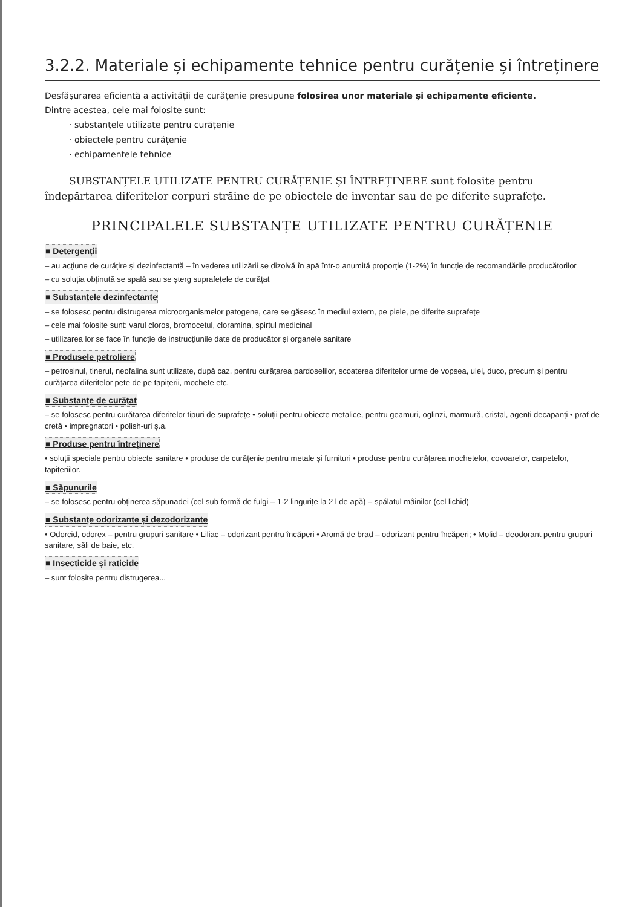3.2.2. Materiale și echipamente tehnice pentru curățenie și întreținere
Desfășurarea eficientă a activității de curățenie presupune folosirea unor materiale și echipamente eficiente.
Dintre acestea, cele mai folosite sunt:
· substanțele utilizate pentru curățenie
· obiectele pentru curățenie
· echipamentele tehnice
SUBSTANȚELE UTILIZATE PENTRU CURĂȚENIE ȘI ÎNTREȚINERE sunt folosite pentru îndepărtarea diferitelor corpuri străine de pe obiectele de inventar sau de pe diferite suprafețe.
PRINCIPALELE SUBSTANȚE UTILIZATE PENTRU CURĂȚENIE
■ Detergenții
– au acțiune de curățire și dezinfectantă – în vederea utilizării se dizolvă în apă într-o anumită proporție (1-2%) în funcție de recomandările producătorilor
– cu soluția obținută se spală sau se șterg suprafețele de curățat
■ Substanțele dezinfectante
– se folosesc pentru distrugerea microorganismelor patogene, care se găsesc în mediul extern, pe piele, pe diferite suprafețe
– cele mai folosite sunt: varul cloros, bromocetul, cloramina, spirtul medicinal
– utilizarea lor se face în funcție de instrucțiunile date de producător și organele sanitare
■ Produsele petroliere
– petrosinul, tinerul, neofalina sunt utilizate, după caz, pentru curățarea pardoselilor, scoaterea diferitelor urme de vopsea, ulei, duco, precum și pentru curățarea diferitelor pete de pe tapițerii, mochete etc.
■ Substanțe de curățat
– se folosesc pentru curățarea diferitelor tipuri de suprafețe • soluții pentru obiecte metalice, pentru geamuri, oglinzi, marmură, cristal, agenți decapanți • praf de cretă • impregnatori • polish-uri ș.a.
■ Produse pentru întreținere
• soluții speciale pentru obiecte sanitare • produse de curățenie pentru metale și furnituri • produse pentru curățarea mochetelor, covoarelor, carpetelor, tapițeriilor.
■ Săpunurile
– se folosesc pentru obținerea săpunadei (cel sub formă de fulgi – 1-2 lingurițe la 2 l de apă) – spălatul mâinilor (cel lichid)
■ Substanțe odorizante și dezodorizante
• Odorcid, odorex – pentru grupuri sanitare • Liliac – odorizant pentru încăperi • Aromă de brad – odorizant pentru încăperi; • Molid – deodorant pentru grupuri sanitare, săli de baie, etc.
■ Insecticide și raticide
– sunt folosite pentru distrugerea...